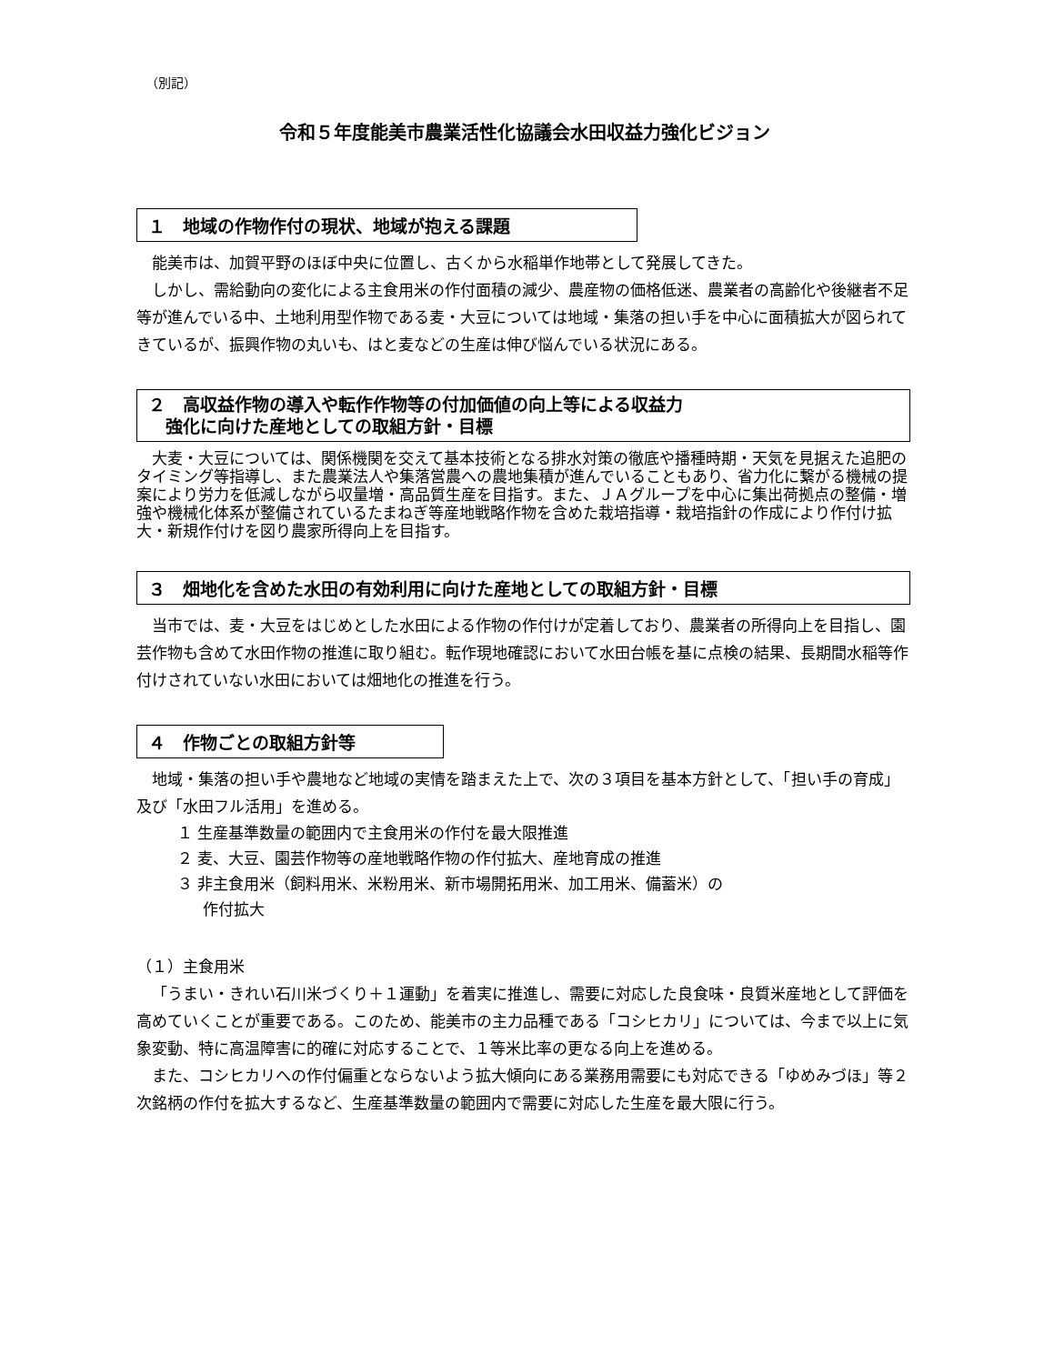（別記）
令和５年度能美市農業活性化協議会水田収益力強化ビジョン
１　地域の作物作付の現状、地域が抱える課題
能美市は、加賀平野のほぼ中央に位置し、古くから水稲単作地帯として発展してきた。
しかし、需給動向の変化による主食用米の作付面積の減少、農産物の価格低迷、農業者の高齢化や後継者不足等が進んでいる中、土地利用型作物である麦・大豆については地域・集落の担い手を中心に面積拡大が図られてきているが、振興作物の丸いも、はと麦などの生産は伸び悩んでいる状況にある。
２　高収益作物の導入や転作作物等の付加価値の向上等による収益力
　強化に向けた産地としての取組方針・目標
大麦・大豆については、関係機関を交えて基本技術となる排水対策の徹底や播種時期・天気を見据えた追肥のタイミング等指導し、また農業法人や集落営農への農地集積が進んでいることもあり、省力化に繋がる機械の提案により労力を低減しながら収量増・高品質生産を目指す。また、ＪＡグループを中心に集出荷拠点の整備・増強や機械化体系が整備されているたまねぎ等産地戦略作物を含めた栽培指導・栽培指針の作成により作付け拡大・新規作付けを図り農家所得向上を目指す。
３　畑地化を含めた水田の有効利用に向けた産地としての取組方針・目標
当市では、麦・大豆をはじめとした水田による作物の作付けが定着しており、農業者の所得向上を目指し、園芸作物も含めて水田作物の推進に取り組む。転作現地確認において水田台帳を基に点検の結果、長期間水稲等作付けされていない水田においては畑地化の推進を行う。
４　作物ごとの取組方針等
地域・集落の担い手や農地など地域の実情を踏まえた上で、次の３項目を基本方針として、「担い手の育成」及び「水田フル活用」を進める。
１ 生産基準数量の範囲内で主食用米の作付を最大限推進
２ 麦、大豆、園芸作物等の産地戦略作物の作付拡大、産地育成の推進
３ 非主食用米（飼料用米、米粉用米、新市場開拓用米、加工用米、備蓄米）の
作付拡大
（１）主食用米
「うまい・きれい石川米づくり＋１運動」を着実に推進し、需要に対応した良食味・良質米産地として評価を高めていくことが重要である。このため、能美市の主力品種である「コシヒカリ」については、今まで以上に気象変動、特に高温障害に的確に対応することで、１等米比率の更なる向上を進める。
また、コシヒカリへの作付偏重とならないよう拡大傾向にある業務用需要にも対応できる「ゆめみづほ」等２次銘柄の作付を拡大するなど、生産基準数量の範囲内で需要に対応した生産を最大限に行う。